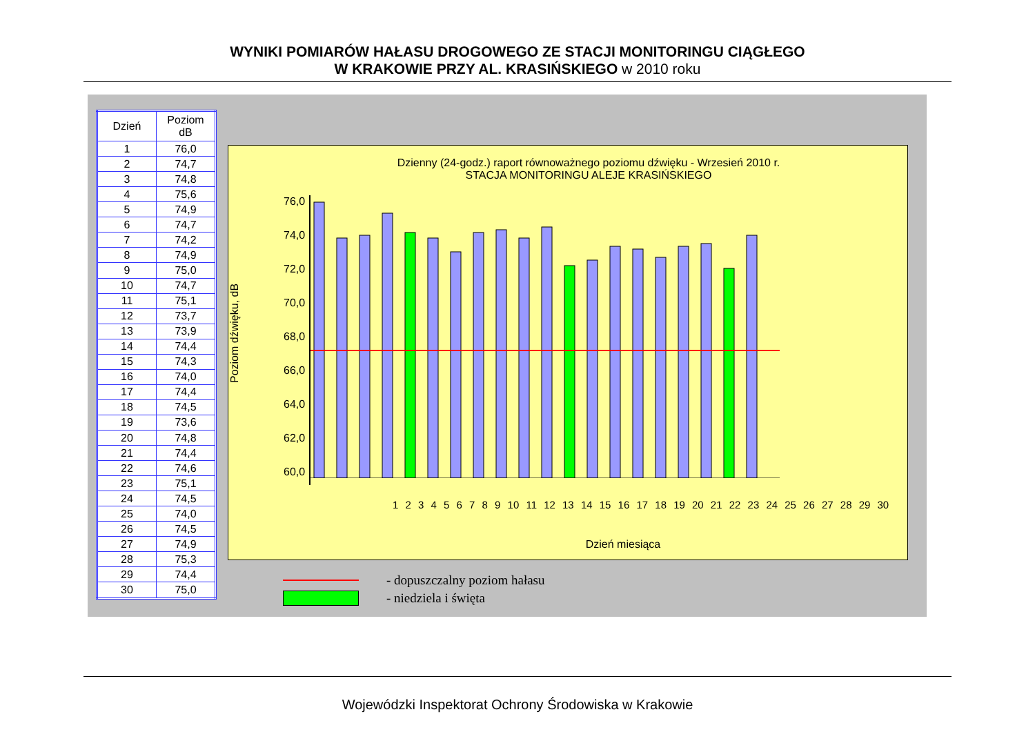WYNIKI POMIARÓW HAŁASU DROGOWEGO ZE STACJI MONITORINGU CIĄGŁEGO
W KRAKOWIE PRZY AL. KRASIŃSKIEGO w 2010 roku
| Dzień | Poziom dB |
| --- | --- |
| 1 | 76,0 |
| 2 | 74,7 |
| 3 | 74,8 |
| 4 | 75,6 |
| 5 | 74,9 |
| 6 | 74,7 |
| 7 | 74,2 |
| 8 | 74,9 |
| 9 | 75,0 |
| 10 | 74,7 |
| 11 | 75,1 |
| 12 | 73,7 |
| 13 | 73,9 |
| 14 | 74,4 |
| 15 | 74,3 |
| 16 | 74,0 |
| 17 | 74,4 |
| 18 | 74,5 |
| 19 | 73,6 |
| 20 | 74,8 |
| 21 | 74,4 |
| 22 | 74,6 |
| 23 | 75,1 |
| 24 | 74,5 |
| 25 | 74,0 |
| 26 | 74,5 |
| 27 | 74,9 |
| 28 | 75,3 |
| 29 | 74,4 |
| 30 | 75,0 |
Dzienny (24-godz.) raport równoważnego poziomu dźwięku - Wrzesień 2010 r.
STACJA MONITORINGU ALEJE KRASIŃSKIEGO
Poziom dźwięku, dB
76,0
74,0
72,0
70,0
68,0
66,0
64,0
62,0
60,0
1 2 3 4 5 6 7 8 9 10 11 12 13 14 15 16 17 18 19 20 21 22 23 24 25 26 27 28 29 30
Dzień miesiąca
- dopuszczalny poziom hałasu
- niedziela i święta
Wojewódzki Inspektorat Ochrony Środowiska w Krakowie